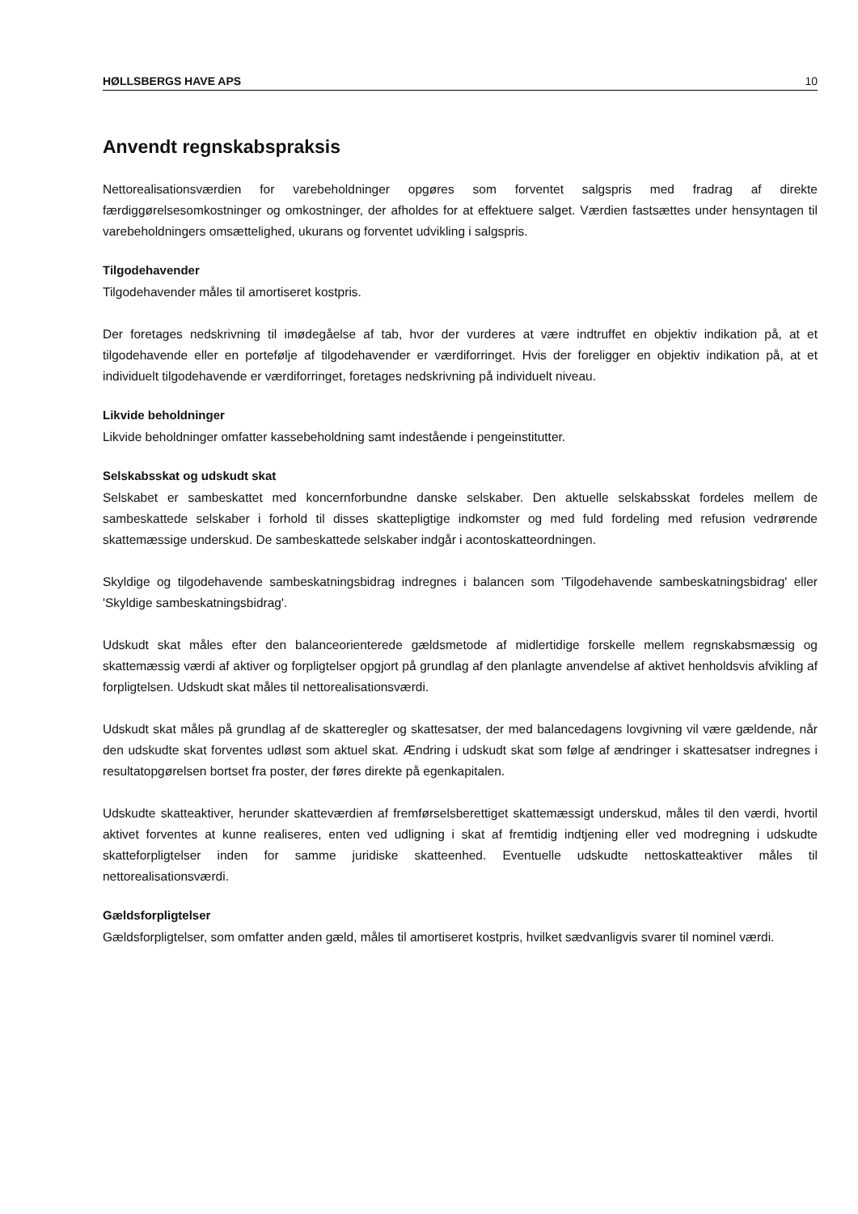HØLLSBERGS HAVE APS 10
Anvendt regnskabspraksis
Nettorealisationsværdien for varebeholdninger opgøres som forventet salgspris med fradrag af direkte færdiggørelsesomkostninger og omkostninger, der afholdes for at effektuere salget. Værdien fastsættes under hensyntagen til varebeholdningers omsættelighed, ukurans og forventet udvikling i salgspris.
Tilgodehavender
Tilgodehavender måles til amortiseret kostpris.
Der foretages nedskrivning til imødegåelse af tab, hvor der vurderes at være indtruffet en objektiv indikation på, at et tilgodehavende eller en portefølje af tilgodehavender er værdiforringet. Hvis der foreligger en objektiv indikation på, at et individuelt tilgodehavende er værdiforringet, foretages nedskrivning på individuelt niveau.
Likvide beholdninger
Likvide beholdninger omfatter kassebeholdning samt indestående i pengeinstitutter.
Selskabsskat og udskudt skat
Selskabet er sambeskattet med koncernforbundne danske selskaber. Den aktuelle selskabsskat fordeles mellem de sambeskattede selskaber i forhold til disses skattepligtige indkomster og med fuld fordeling med refusion vedrørende skattemæssige underskud. De sambeskattede selskaber indgår i acontoskatteordningen.
Skyldige og tilgodehavende sambeskatningsbidrag indregnes i balancen som 'Tilgodehavende sambeskatningsbidrag' eller 'Skyldige sambeskatningsbidrag'.
Udskudt skat måles efter den balanceorienterede gældsmetode af midlertidige forskelle mellem regnskabsmæssig og skattemæssig værdi af aktiver og forpligtelser opgjort på grundlag af den planlagte anvendelse af aktivet henholdsvis afvikling af forpligtelsen. Udskudt skat måles til nettorealisationsværdi.
Udskudt skat måles på grundlag af de skatteregler og skattesatser, der med balancedagens lovgivning vil være gældende, når den udskudte skat forventes udløst som aktuel skat. Ændring i udskudt skat som følge af ændringer i skattesatser indregnes i resultatopgørelsen bortset fra poster, der føres direkte på egenkapitalen.
Udskudte skatteaktiver, herunder skatteværdien af fremførselsberettiget skattemæssigt underskud, måles til den værdi, hvortil aktivet forventes at kunne realiseres, enten ved udligning i skat af fremtidig indtjening eller ved modregning i udskudte skatteforpligtelser inden for samme juridiske skatteenhed. Eventuelle udskudte nettoskatteaktiver måles til nettorealisationsværdi.
Gældsforpligtelser
Gældsforpligtelser, som omfatter anden gæld, måles til amortiseret kostpris, hvilket sædvanligvis svarer til nominel værdi.